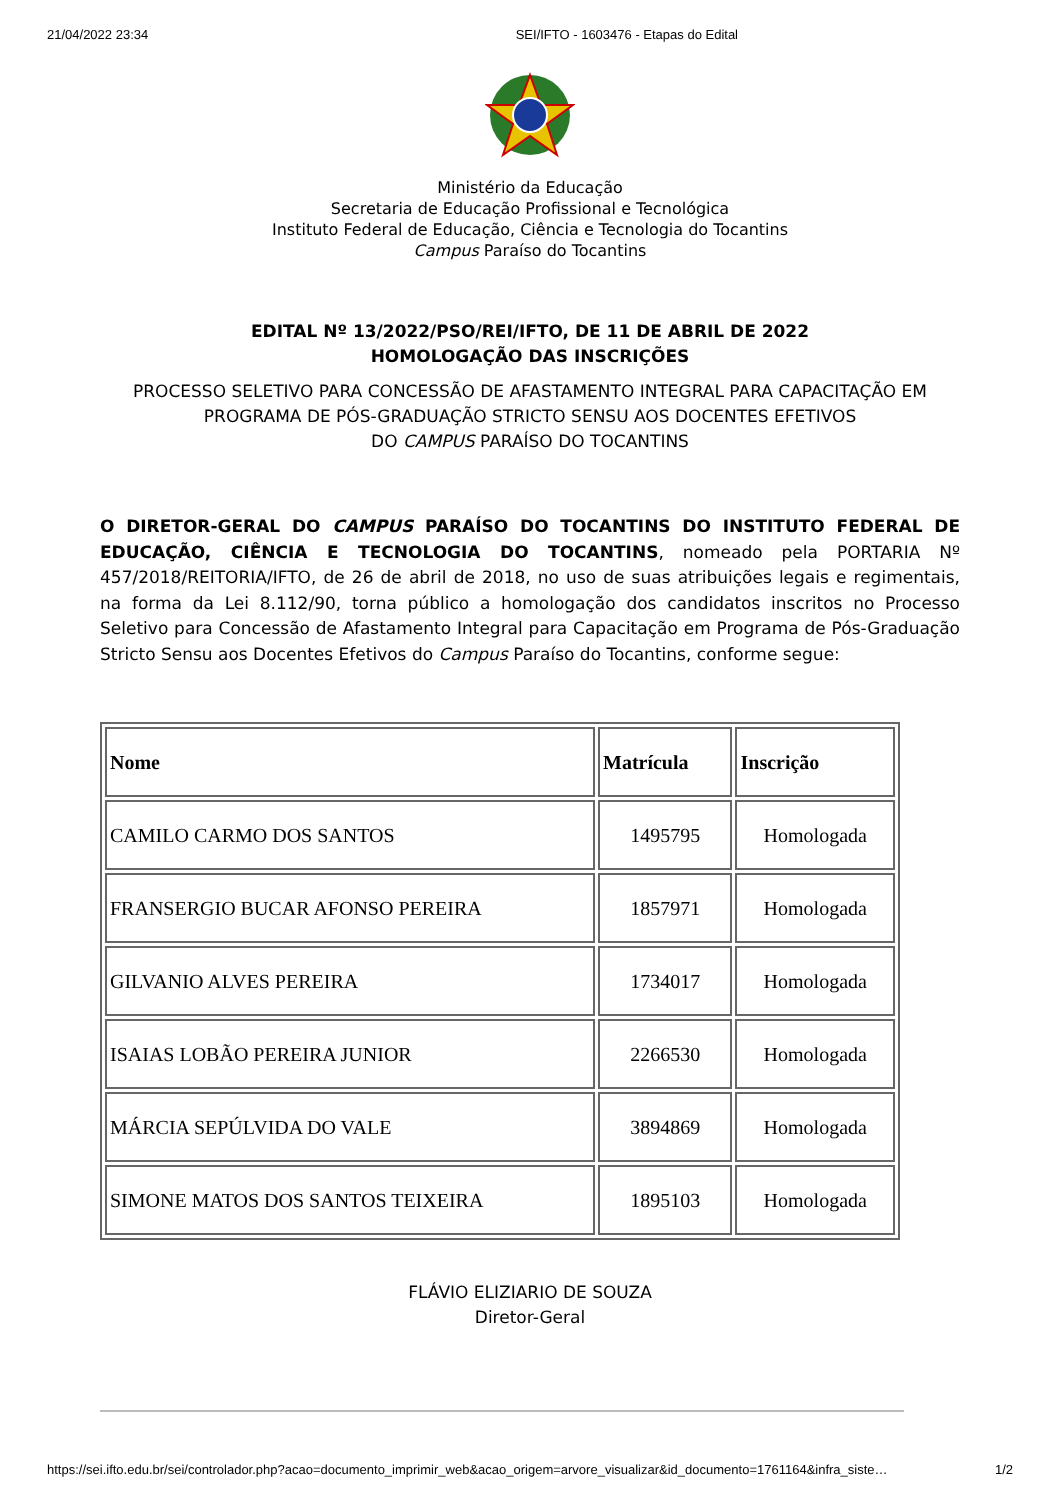21/04/2022 23:34 SEI/IFTO - 1603476 - Etapas do Edital
Ministério da Educação
Secretaria de Educação Profissional e Tecnológica
Instituto Federal de Educação, Ciência e Tecnologia do Tocantins
Campus Paraíso do Tocantins
EDITAL Nº 13/2022/PSO/REI/IFTO, DE 11 DE ABRIL DE 2022
HOMOLOGAÇÃO DAS INSCRIÇÕES
PROCESSO SELETIVO PARA CONCESSÃO DE AFASTAMENTO INTEGRAL PARA CAPACITAÇÃO EM PROGRAMA DE PÓS-GRADUAÇÃO STRICTO SENSU AOS DOCENTES EFETIVOS
DO CAMPUS PARAÍSO DO TOCANTINS
O DIRETOR-GERAL DO CAMPUS PARAÍSO DO TOCANTINS DO INSTITUTO FEDERAL DE EDUCAÇÃO, CIÊNCIA E TECNOLOGIA DO TOCANTINS, nomeado pela PORTARIA Nº 457/2018/REITORIA/IFTO, de 26 de abril de 2018, no uso de suas atribuições legais e regimentais, na forma da Lei 8.112/90, torna público a homologação dos candidatos inscritos no Processo Seletivo para Concessão de Afastamento Integral para Capacitação em Programa de Pós-Graduação Stricto Sensu aos Docentes Efetivos do Campus Paraíso do Tocantins, conforme segue:
| Nome | Matrícula | Inscrição |
| --- | --- | --- |
| CAMILO CARMO DOS SANTOS | 1495795 | Homologada |
| FRANSERGIO BUCAR AFONSO PEREIRA | 1857971 | Homologada |
| GILVANIO ALVES PEREIRA | 1734017 | Homologada |
| ISAIAS LOBÃO PEREIRA JUNIOR | 2266530 | Homologada |
| MÁRCIA SEPÚLVIDA DO VALE | 3894869 | Homologada |
| SIMONE MATOS DOS SANTOS TEIXEIRA | 1895103 | Homologada |
FLÁVIO ELIZIARIO DE SOUZA
Diretor-Geral
https://sei.ifto.edu.br/sei/controlador.php?acao=documento_imprimir_web&acao_origem=arvore_visualizar&id_documento=1761164&infra_siste… 1/2